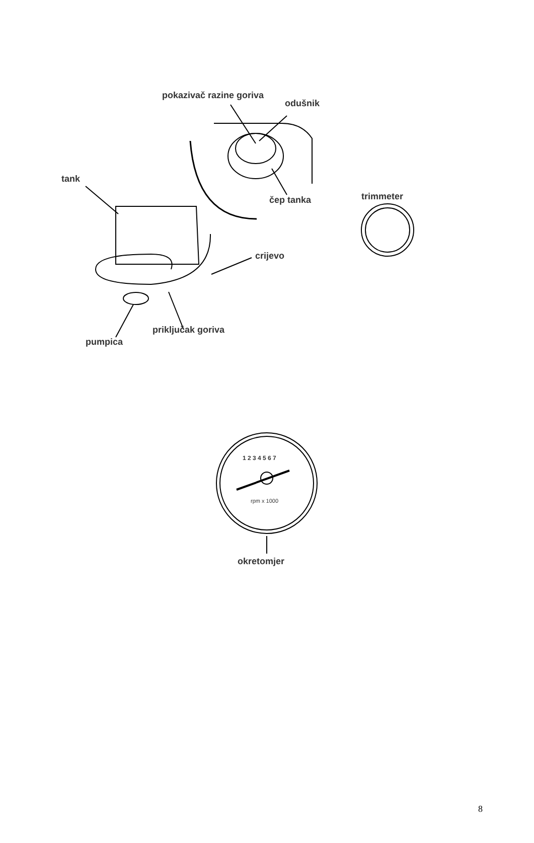pokazivač razine goriva
odušnik
tank
čep tanka trimmeter
crijevo
priključak goriva
pumpica
1 2 3 4 5 6 7
rpm x 1000
okretomjer
8